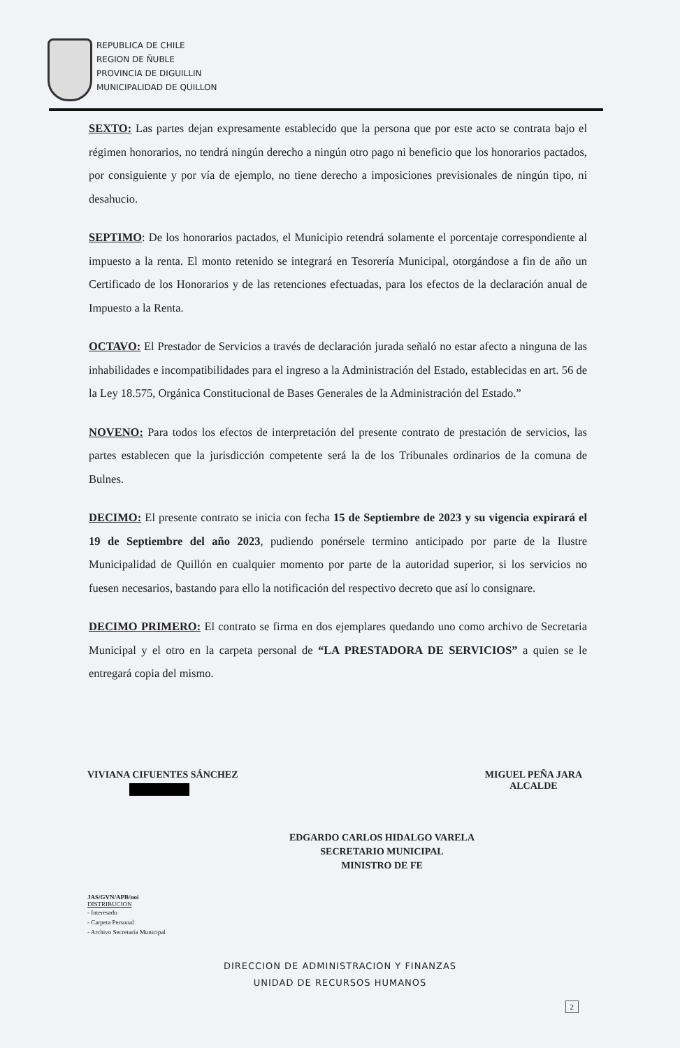REPUBLICA DE CHILE
REGION DE ÑUBLE
PROVINCIA DE DIGUILLIN
MUNICIPALIDAD DE QUILLON
SEXTO: Las partes dejan expresamente establecido que la persona que por este acto se contrata bajo el régimen honorarios, no tendrá ningún derecho a ningún otro pago ni beneficio que los honorarios pactados, por consiguiente y por vía de ejemplo, no tiene derecho a imposiciones previsionales de ningún tipo, ni desahucio.
SEPTIMO: De los honorarios pactados, el Municipio retendrá solamente el porcentaje correspondiente al impuesto a la renta. El monto retenido se integrará en Tesorería Municipal, otorgándose a fin de año un Certificado de los Honorarios y de las retenciones efectuadas, para los efectos de la declaración anual de Impuesto a la Renta.
OCTAVO: El Prestador de Servicios a través de declaración jurada señaló no estar afecto a ninguna de las inhabilidades e incompatibilidades para el ingreso a la Administración del Estado, establecidas en art. 56 de la Ley 18.575, Orgánica Constitucional de Bases Generales de la Administración del Estado.”
NOVENO: Para todos los efectos de interpretación del presente contrato de prestación de servicios, las partes establecen que la jurisdicción competente será la de los Tribunales ordinarios de la comuna de Bulnes.
DECIMO: El presente contrato se inicia con fecha 15 de Septiembre de 2023 y su vigencia expirará el 19 de Septiembre del año 2023, pudiendo ponérsele termino anticipado por parte de la Ilustre Municipalidad de Quillón en cualquier momento por parte de la autoridad superior, si los servicios no fuesen necesarios, bastando para ello la notificación del respectivo decreto que así lo consignare.
DECIMO PRIMERO: El contrato se firma en dos ejemplares quedando uno como archivo de Secretaria Municipal y el otro en la carpeta personal de “LA PRESTADORA DE SERVICIOS” a quien se le entregará copia del mismo.
VIVIANA CIFUENTES SÁNCHEZ MIGUEL PEÑA JARA
ALCALDE
EDGARDO CARLOS HIDALGO VARELA
SECRETARIO MUNICIPAL
MINISTRO DE FE
JAS/GVN/APB/noi
DISTRIBUCION
- Interesado
- Carpeta Personal
- Archivo Secretaría Municipal
DIRECCION DE ADMINISTRACION Y FINANZAS
UNIDAD DE RECURSOS HUMANOS
2